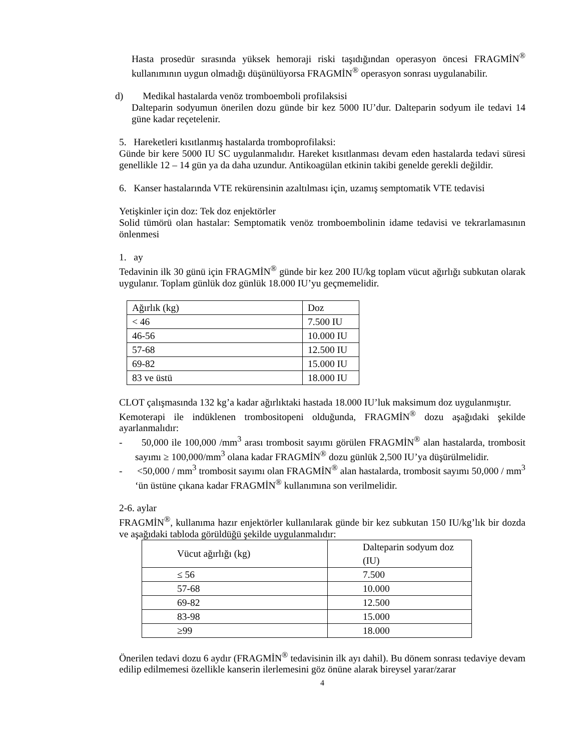Hasta prosedür sırasında yüksek hemoraji riski taşıdığından operasyon öncesi FRAGMİN<sup>®</sup> kullanımının uygun olmadığı düşünülüyorsa FRAGMİN<sup>®</sup> operasyon sonrası uygulanabilir.
d) Medikal hastalarda venöz tromboemboli profilaksisi
Dalteparin sodyumun önerilen dozu günde bir kez 5000 IU’dur. Dalteparin sodyum ile tedavi 14 güne kadar reçetelenir.
5. Hareketleri kısıtlanmış hastalarda tromboprofilaksi:
Günde bir kere 5000 IU SC uygulanmalıdır. Hareket kısıtlanması devam eden hastalarda tedavi süresi genellikle 12 – 14 gün ya da daha uzundur. Antikoagülan etkinin takibi genelde gerekli değildir.
6. Kanser hastalarında VTE rekürensinin azaltılması için, uzamış semptomatik VTE tedavisi
Yetişkinler için doz: Tek doz enjektörler
Solid tümörü olan hastalar: Semptomatik venöz tromboembolinin idame tedavisi ve tekrarlamasının önlenmesi
1. ay
Tedavinin ilk 30 günü için FRAGMİN<sup>®</sup> günde bir kez 200 IU/kg toplam vücut ağırlığı subkutan olarak uygulanır. Toplam günlük doz günlük 18.000 IU’yu geçmemelidir.
| Ağırlık (kg) | Doz |
| < 46 | 7.500 IU |
| 46-56 | 10.000 IU |
| 57-68 | 12.500 IU |
| 69-82 | 15.000 IU |
| 83 ve üstü | 18.000 IU |
CLOT çalışmasında 132 kg’a kadar ağırlıktaki hastada 18.000 IU’luk maksimum doz uygulanmıştır.
Kemoterapi ile indüklenen trombositopeni olduğunda, FRAGMİN<sup>®</sup> dozu aşağıdaki şekilde ayarlanmalıdır:
- 50,000 ile 100,000 /mm<sup>3</sup> arası trombosit sayımı görülen FRAGMİN<sup>®</sup> alan hastalarda, trombosit sayımı ≥ 100,000/mm<sup>3</sup> olana kadar FRAGMİN<sup>®</sup> dozu günlük 2,500 IU’ya düşürülmelidir.
- <50,000 / mm<sup>3</sup> trombosit sayımı olan FRAGMİN<sup>®</sup> alan hastalarda, trombosit sayımı 50,000 / mm<sup>3</sup> ‘ün üstüne çıkana kadar FRAGMİN<sup>®</sup> kullanımına son verilmelidir.
2-6. aylar
FRAGMİN<sup>®</sup>, kullanıma hazır enjektörler kullanılarak günde bir kez subkutan 150 IU/kg’lık bir dozda ve aşağıdaki tabloda görüldüğü şekilde uygulanmalıdır:
| Vücut ağırlığı (kg) | Dalteparin sodyum doz (IU) |
| ≤ 56 | 7.500 |
| 57-68 | 10.000 |
| 69-82 | 12.500 |
| 83-98 | 15.000 |
| ≥99 | 18.000 |
Önerilen tedavi dozu 6 aydır (FRAGMİN<sup>®</sup> tedavisinin ilk ayı dahil). Bu dönem sonrası tedaviye devam edilip edilmemesi özellikle kanserin ilerlemesini göz önüne alarak bireysel yarar/zarar
4